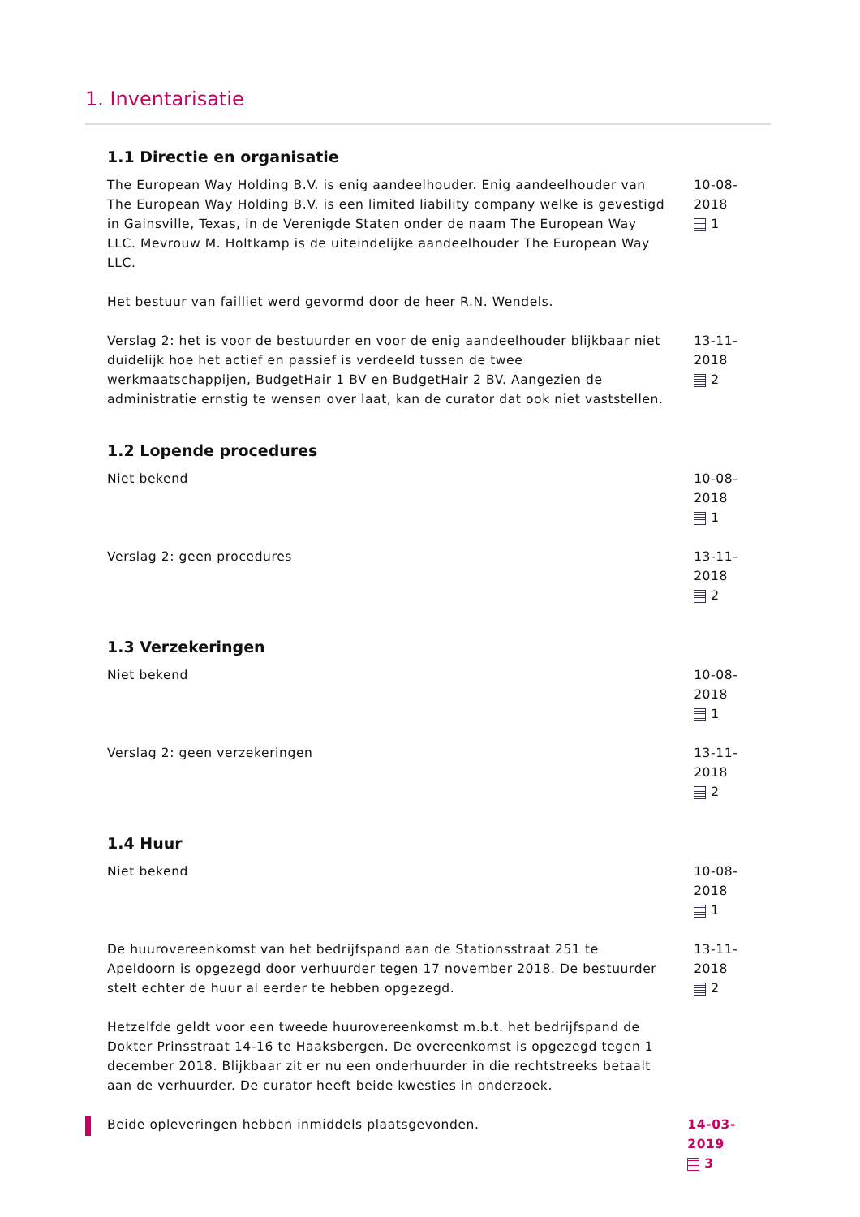1. Inventarisatie
1.1 Directie en organisatie
The European Way Holding B.V. is enig aandeelhouder. Enig aandeelhouder van The European Way Holding B.V. is een limited liability company welke is gevestigd in Gainsville, Texas, in de Verenigde Staten onder de naam The European Way LLC. Mevrouw M. Holtkamp is de uiteindelijke aandeelhouder The European Way LLC.
Het bestuur van failliet werd gevormd door de heer R.N. Wendels.
10-08-2018
1
Verslag 2: het is voor de bestuurder en voor de enig aandeelhouder blijkbaar niet duidelijk hoe het actief en passief is verdeeld tussen de twee werkmaatschappijen, BudgetHair 1 BV en BudgetHair 2 BV. Aangezien de administratie ernstig te wensen over laat, kan de curator dat ook niet vaststellen.
13-11-2018
2
1.2 Lopende procedures
Niet bekend 10-08-2018
1
Verslag 2: geen procedures 13-11-2018
2
1.3 Verzekeringen
Niet bekend 10-08-2018
1
Verslag 2: geen verzekeringen 13-11-2018
2
1.4 Huur
Niet bekend 10-08-2018
1
De huurovereenkomst van het bedrijfspand aan de Stationsstraat 251 te Apeldoorn is opgezegd door verhuurder tegen 17 november 2018. De bestuurder stelt echter de huur al eerder te hebben opgezegd.
Hetzelfde geldt voor een tweede huurovereenkomst m.b.t. het bedrijfspand de Dokter Prinsstraat 14-16 te Haaksbergen. De overeenkomst is opgezegd tegen 1 december 2018. Blijkbaar zit er nu een onderhuurder in die rechtstreeks betaalt aan de verhuurder. De curator heeft beide kwesties in onderzoek.
13-11-2018
2
Beide opleveringen hebben inmiddels plaatsgevonden. 14-03-2019
3